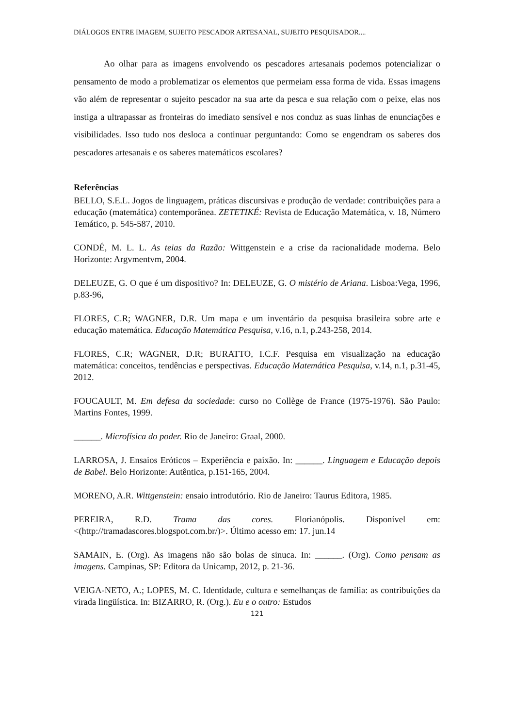DIÁLOGOS ENTRE IMAGEM, SUJEITO PESCADOR ARTESANAL, SUJEITO PESQUISADOR....
Ao olhar para as imagens envolvendo os pescadores artesanais podemos potencializar o pensamento de modo a problematizar os elementos que permeiam essa forma de vida. Essas imagens vão além de representar o sujeito pescador na sua arte da pesca e sua relação com o peixe, elas nos instiga a ultrapassar as fronteiras do imediato sensível e nos conduz as suas linhas de enunciações e visibilidades. Isso tudo nos desloca a continuar perguntando: Como se engendram os saberes dos pescadores artesanais e os saberes matemáticos escolares?
Referências
BELLO, S.E.L. Jogos de linguagem, práticas discursivas e produção de verdade: contribuições para a educação (matemática) contemporânea. ZETETIKÉ: Revista de Educação Matemática, v. 18, Número Temático, p. 545-587, 2010.
CONDÉ, M. L. L. As teias da Razão: Wittgenstein e a crise da racionalidade moderna. Belo Horizonte: Argvmentvm, 2004.
DELEUZE, G. O que é um dispositivo? In: DELEUZE, G. O mistério de Ariana. Lisboa:Vega, 1996, p.83-96,
FLORES, C.R; WAGNER, D.R. Um mapa e um inventário da pesquisa brasileira sobre arte e educação matemática. Educação Matemática Pesquisa, v.16, n.1, p.243-258, 2014.
FLORES, C.R; WAGNER, D.R; BURATTO, I.C.F. Pesquisa em visualização na educação matemática: conceitos, tendências e perspectivas. Educação Matemática Pesquisa, v.14, n.1, p.31-45, 2012.
FOUCAULT, M. Em defesa da sociedade: curso no Collège de France (1975-1976). São Paulo: Martins Fontes, 1999.
______. Microfísica do poder. Rio de Janeiro: Graal, 2000.
LARROSA, J. Ensaios Eróticos – Experiência e paixão. In: ______. Linguagem e Educação depois de Babel. Belo Horizonte: Autêntica, p.151-165, 2004.
MORENO, A.R. Wittgenstein: ensaio introdutório. Rio de Janeiro: Taurus Editora, 1985.
PEREIRA, R.D. Trama das cores. Florianópolis. Disponível em: <(http://tramadascores.blogspot.com.br/)>. Último acesso em: 17. jun.14
SAMAIN, E. (Org). As imagens não são bolas de sinuca. In: ______. (Org). Como pensam as imagens. Campinas, SP: Editora da Unicamp, 2012, p. 21-36.
VEIGA-NETO, A.; LOPES, M. C. Identidade, cultura e semelhanças de família: as contribuições da virada lingüística. In: BIZARRO, R. (Org.). Eu e o outro: Estudos
121